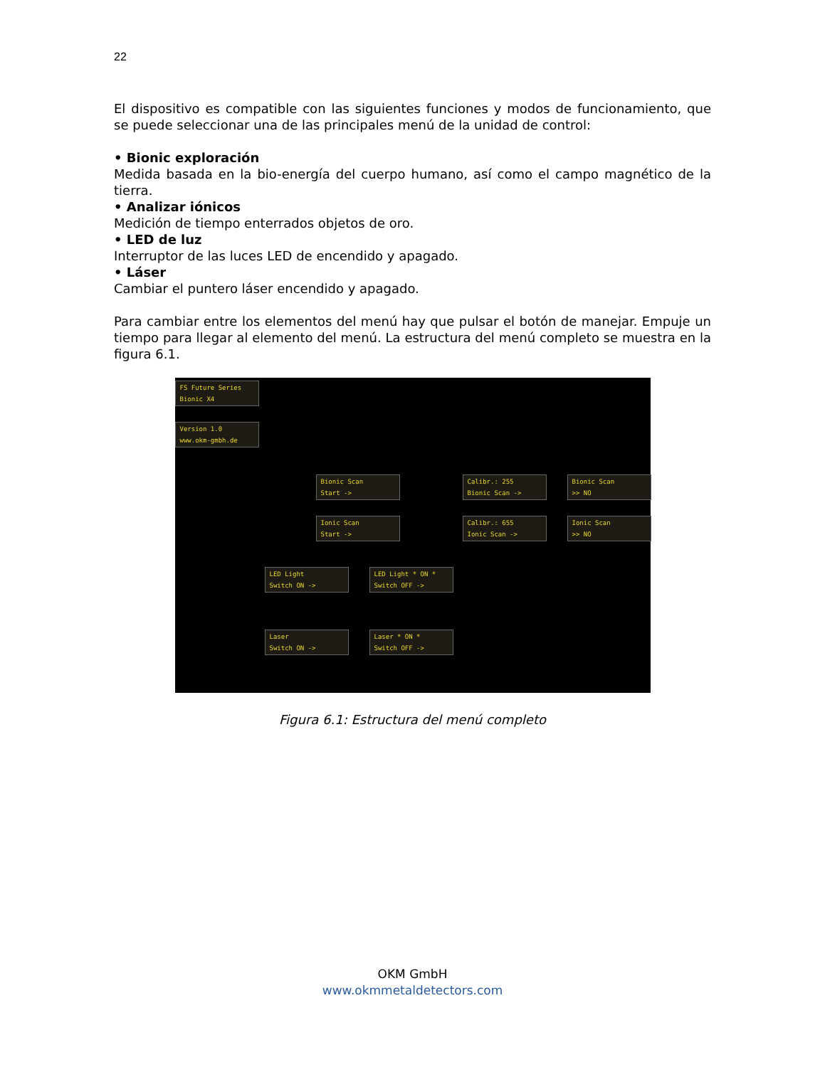22
El dispositivo es compatible con las siguientes funciones y modos de funcionamiento, que se puede seleccionar una de las principales menú de la unidad de control:
• Bionic exploración
Medida basada en la bio-energía del cuerpo humano, así como el campo magnético de la tierra.
• Analizar iónicos
Medición de tiempo enterrados objetos de oro.
• LED de luz
Interruptor de las luces LED de encendido y apagado.
• Láser
Cambiar el puntero láser encendido y apagado.
Para cambiar entre los elementos del menú hay que pulsar el botón de manejar. Empuje un tiempo para llegar al elemento del menú. La estructura del menú completo se muestra en la figura 6.1.
FS Future Series
Bionic X4
Version 1.0
www.okm-gmbh.de
Bionic Scan
Start ->
Calibr.: 255
Bionic Scan ->
Bionic Scan
>> NO
Ionic Scan
Start ->
Calibr.: 655
Ionic Scan ->
Ionic Scan
>> NO
LED Light
Switch ON ->
LED Light * ON *
Switch OFF ->
Laser
Switch ON ->
Laser * ON *
Switch OFF ->
Figura 6.1: Estructura del menú completo
OKM GmbH
www.okmmetaldetectors.com